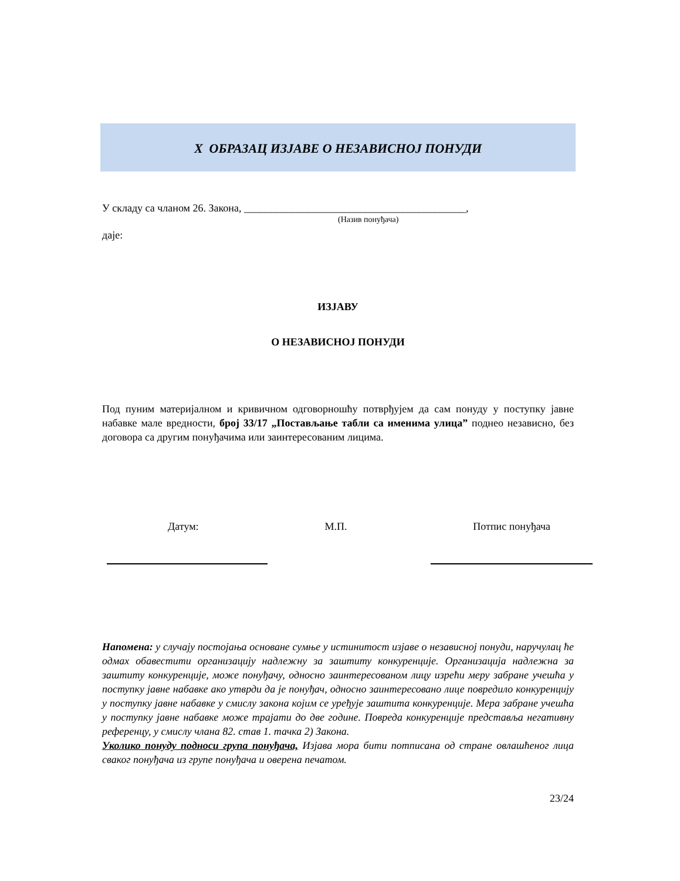X ОБРАЗАЦ ИЗЈАВЕ О НЕЗАВИСНОЈ ПОНУДИ
У складу са чланом 26. Закона, __________________________________________,
(Назив понуђача)
даје:
ИЗЈАВУ
О НЕЗАВИСНОЈ ПОНУДИ
Под пуним материјалном и кривичном одговорношћу потврђујем да сам понуду у поступку јавне набавке мале вредности, број 33/17 „Постављање табли са именима улица” поднео независно, без договора са другим понуђачима или заинтересованим лицима.
Датум: М.П. Потпис понуђача
Напомена: у случају постојања основане сумње у истинитост изјаве о независној понуди, наручулац ће одмах обавестити организацију надлежну за заштиту конкуренције. Организација надлежна за заштиту конкуренције, може понуђачу, односно заинтересованом лицу изрећи меру забране учешћа у поступку јавне набавке ако утврди да је понуђач, односно заинтересовано лице повредило конкуренцију у поступку јавне набавке у смислу закона којим се уређује заштита конкуренције. Мера забране учешћа у поступку јавне набавке може трајати до две године. Повреда конкуренције представља негативну референцу, у смислу члана 82. став 1. тачка 2) Закона.
Уколико понуду подноси група понуђача, Изјава мора бити потписана од стране овлашћеног лица сваког понуђача из групе понуђача и оверена печатом.
23/24